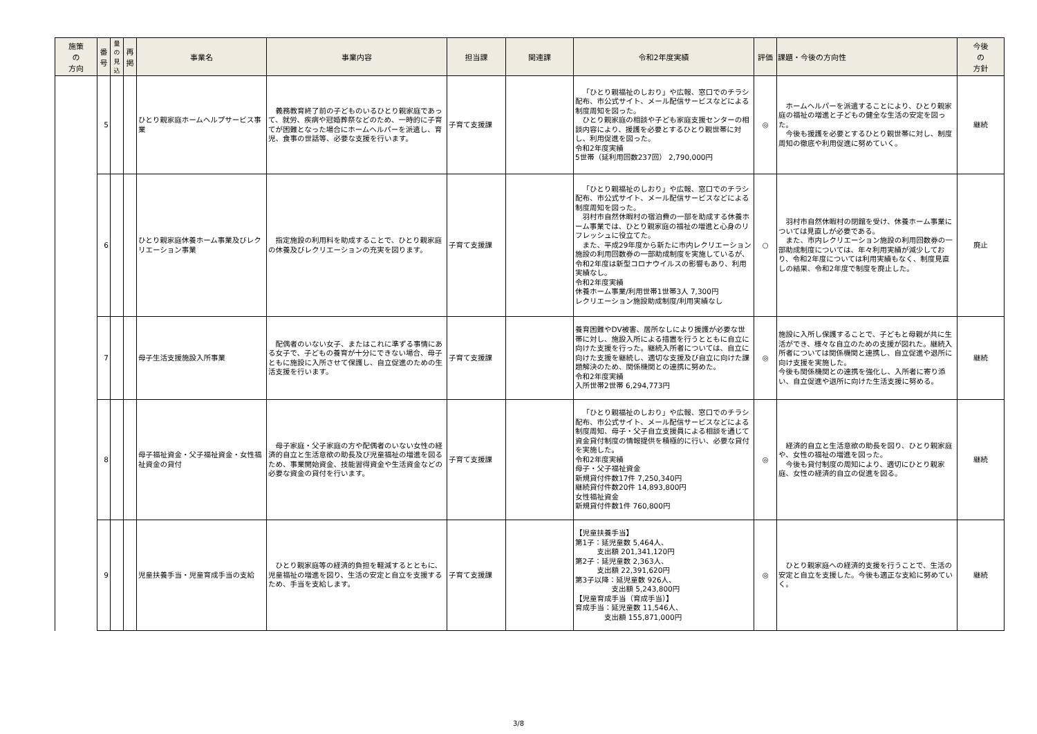| 施策 の 方向 | 番 号 | 量 の 見 込 | 再 掲 | 事業名 | 事業内容 | 担当課 | 関連課 | 令和2年度実績 | 評価 | 課題・今後の方向性 | 今後 の 方針 |
| --- | --- | --- | --- | --- | --- | --- | --- | --- | --- | --- | --- |
| | 5 | | | ひとり親家庭ホームヘルプサービス事業 | 義務教育終了前の子どものいるひとり親家庭であって、就労、疾病や冠婚葬祭などのため、一時的に子育てが困難となった場合にホームヘルパーを派遣し、育児、食事の世話等、必要な支援を行います。 | 子育て支援課 | | 「ひとり親福祉のしおり」や広報、窓口でのチラシ配布、市公式サイト、メール配信サービスなどによる制度周知を図った。 ひとり親家庭の相談や子ども家庭支援センターの相談内容により、援護を必要とするひとり親世帯に対し、利用促進を図った。 令和2年度実績 5世帯（延利用回数237回） 2,790,000円 | ◎ | ホームヘルパーを派遣することにより、ひとり親家庭の福祉の増進と子どもの健全な生活の安定を図った。 今後も援護を必要とするひとり親世帯に対し、制度周知の徹底や利用促進に努めていく。 | 継続 |
| | 6 | | | ひとり親家庭休養ホーム事業及びレクリエーション事業 | 指定施設の利用料を助成することで、ひとり親家庭の休養及びレクリエーションの充実を図ります。 | 子育て支援課 | | 「ひとり親福祉のしおり」や広報、窓口でのチラシ配布、市公式サイト、メール配信サービスなどによる制度周知を図った。 羽村市自然休暇村の宿泊費の一部を助成する休養ホーム事業では、ひとり親家庭の福祉の増進と心身のリフレッシュに役立てた。 また、平成29年度から新たに市内レクリエーション施設の利用回数券の一部助成制度を実施しているが、令和2年度は新型コロナウイルスの影響もあり、利用実績なし。 令和2年度実績 休養ホーム事業/利用世帯1世帯3人 7,300円 レクリエーション施設助成制度/利用実績なし | ○ | 羽村市自然休暇村の閉館を受け、休養ホーム事業については見直しが必要である。 また、市内レクリエーション施設の利用回数券の一部助成制度については、年々利用実績が減少しており、令和2年度については利用実績もなく、制度見直しの結果、令和2年度で制度を廃止した。 | 廃止 |
| | 7 | | | 母子生活支援施設入所事業 | 配偶者のいない女子、またはこれに準ずる事情にある女子で、子どもの養育が十分にできない場合、母子ともに施設に入所させて保護し、自立促進のための生活支援を行います。 | 子育て支援課 | | 養育困難やDV被害、居所なしにより援護が必要な世帯に対し、施設入所による措置を行うとともに自立に向けた支援を行った。継続入所者については、自立に向けた支援を継続し、適切な支援及び自立に向けた課題解決のため、関係機関との連携に努めた。 令和2年度実績 入所世帯2世帯 6,294,773円 | ◎ | 施設に入所し保護することで、子どもと母親が共に生活ができ、様々な自立のための支援が図れた。継続入所者については関係機関と連携し、自立促進や退所に向け支援を実施した。 今後も関係機関との連携を強化し、入所者に寄り添い、自立促進や退所に向けた生活支援に努める。 | 継続 |
| | 8 | | | 母子福祉資金・父子福祉資金・女性福祉資金の貸付 | 母子家庭・父子家庭の方や配偶者のいない女性の経済的自立と生活意欲の助長及び児童福祉の増進を図るため、事業開始資金、技能習得資金や生活資金などの必要な資金の貸付を行います。 | 子育て支援課 | | 「ひとり親福祉のしおり」や広報、窓口でのチラシ配布、市公式サイト、メール配信サービスなどによる制度周知、母子・父子自立支援員による相談を通じて資金貸付制度の情報提供を積極的に行い、必要な貸付を実施した。 令和2年度実績 母子・父子福祉資金 新規貸付件数17件 7,250,340円 継続貸付件数20件 14,893,800円 女性福祉資金 新規貸付件数1件 760,800円 | ◎ | 経済的自立と生活意欲の助長を図り、ひとり親家庭や、女性の福祉の増進を図った。 今後も貸付制度の周知により、適切にひとり親家庭、女性の経済的自立の促進を図る。 | 継続 |
| | 9 | | | 児童扶養手当・児童育成手当の支給 | ひとり親家庭等の経済的負担を軽減するとともに、児童福祉の増進を図り、生活の安定と自立を支援するため、手当を支給します。 | 子育て支援課 | | 【児童扶養手当】 第1子：延児童数 5,464人、 支出額 201,341,120円 第2子：延児童数 2,363人、 支出額 22,391,620円 第3子以降：延児童数 926人、 支出額 5,243,800円 【児童育成手当（育成手当）】 育成手当：延児童数 11,546人、 支出額 155,871,000円 | ◎ | ひとり親家庭への経済的支援を行うことで、生活の安定と自立を支援した。今後も適正な支給に努めていく。 | 継続 |
3/8